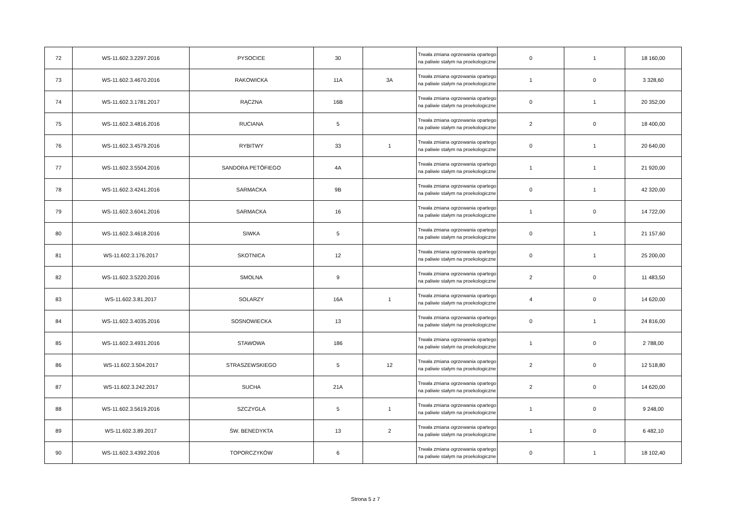| 72 | WS-11.602.3.2297.2016 | PYSOCICE | 30 | | Trwała zmiana ogrzewania opartego na paliwie stałym na proekologiczne | 0 | 1 | 18 160,00 |
| 73 | WS-11.602.3.4670.2016 | RAKOWICKA | 11A | 3A | Trwała zmiana ogrzewania opartego na paliwie stałym na proekologiczne | 1 | 0 | 3 328,60 |
| 74 | WS-11.602.3.1781.2017 | RĄCZNA | 16B | | Trwała zmiana ogrzewania opartego na paliwie stałym na proekologiczne | 0 | 1 | 20 352,00 |
| 75 | WS-11.602.3.4816.2016 | RUCIANA | 5 | | Trwała zmiana ogrzewania opartego na paliwie stałym na proekologiczne | 2 | 0 | 18 400,00 |
| 76 | WS-11.602.3.4579.2016 | RYBITWY | 33 | 1 | Trwała zmiana ogrzewania opartego na paliwie stałym na proekologiczne | 0 | 1 | 20 640,00 |
| 77 | WS-11.602.3.5504.2016 | SANDORA PETÖFIEGO | 4A | | Trwała zmiana ogrzewania opartego na paliwie stałym na proekologiczne | 1 | 1 | 21 920,00 |
| 78 | WS-11.602.3.4241.2016 | SARMACKA | 9B | | Trwała zmiana ogrzewania opartego na paliwie stałym na proekologiczne | 0 | 1 | 42 320,00 |
| 79 | WS-11.602.3.6041.2016 | SARMACKA | 16 | | Trwała zmiana ogrzewania opartego na paliwie stałym na proekologiczne | 1 | 0 | 14 722,00 |
| 80 | WS-11.602.3.4618.2016 | SIWKA | 5 | | Trwała zmiana ogrzewania opartego na paliwie stałym na proekologiczne | 0 | 1 | 21 157,60 |
| 81 | WS-11.602.3.176.2017 | SKOTNICA | 12 | | Trwała zmiana ogrzewania opartego na paliwie stałym na proekologiczne | 0 | 1 | 25 200,00 |
| 82 | WS-11.602.3.5220.2016 | SMOLNA | 9 | | Trwała zmiana ogrzewania opartego na paliwie stałym na proekologiczne | 2 | 0 | 11 483,50 |
| 83 | WS-11.602.3.81.2017 | SOLARZY | 16A | 1 | Trwała zmiana ogrzewania opartego na paliwie stałym na proekologiczne | 4 | 0 | 14 620,00 |
| 84 | WS-11.602.3.4035.2016 | SOSNOWIECKA | 13 | | Trwała zmiana ogrzewania opartego na paliwie stałym na proekologiczne | 0 | 1 | 24 816,00 |
| 85 | WS-11.602.3.4931.2016 | STAWOWA | 186 | | Trwała zmiana ogrzewania opartego na paliwie stałym na proekologiczne | 1 | 0 | 2 788,00 |
| 86 | WS-11.602.3.504.2017 | STRASZEWSKIEGO | 5 | 12 | Trwała zmiana ogrzewania opartego na paliwie stałym na proekologiczne | 2 | 0 | 12 518,80 |
| 87 | WS-11.602.3.242.2017 | SUCHA | 21A | | Trwała zmiana ogrzewania opartego na paliwie stałym na proekologiczne | 2 | 0 | 14 620,00 |
| 88 | WS-11.602.3.5619.2016 | SZCZYGLA | 5 | 1 | Trwała zmiana ogrzewania opartego na paliwie stałym na proekologiczne | 1 | 0 | 9 248,00 |
| 89 | WS-11.602.3.89.2017 | ŚW. BENEDYKTA | 13 | 2 | Trwała zmiana ogrzewania opartego na paliwie stałym na proekologiczne | 1 | 0 | 6 482,10 |
| 90 | WS-11.602.3.4392.2016 | TOPORCZYKÓW | 6 | | Trwała zmiana ogrzewania opartego na paliwie stałym na proekologiczne | 0 | 1 | 18 102,40 |
Strona 5 z 7